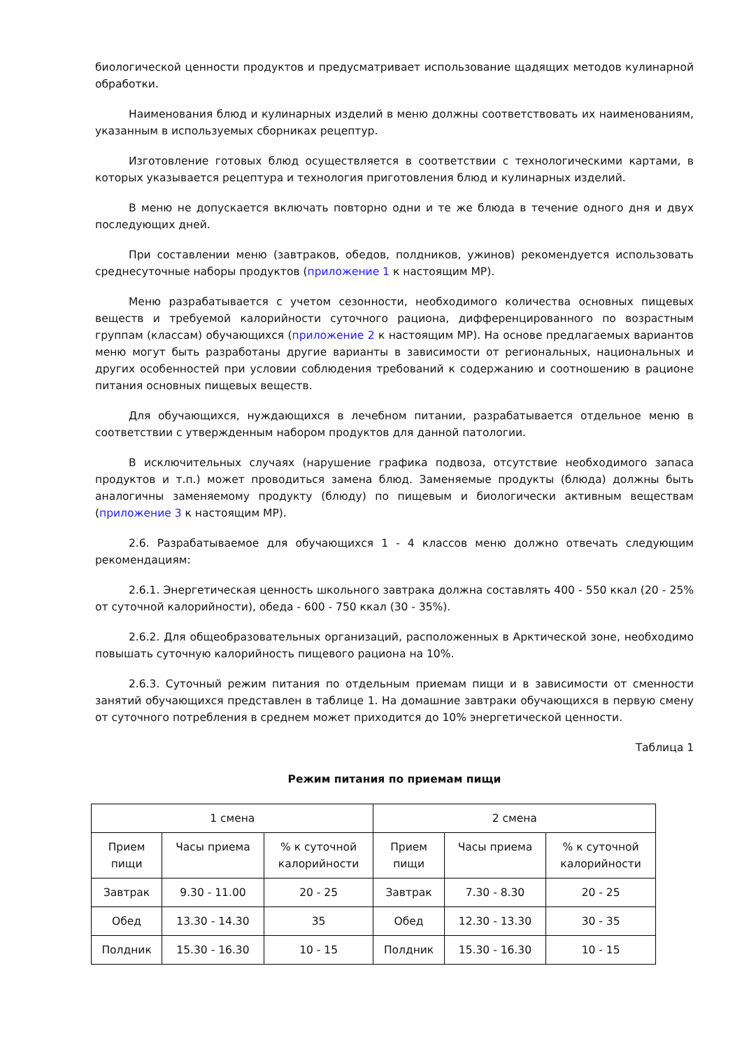биологической ценности продуктов и предусматривает использование щадящих методов кулинарной обработки.
Наименования блюд и кулинарных изделий в меню должны соответствовать их наименованиям, указанным в используемых сборниках рецептур.
Изготовление готовых блюд осуществляется в соответствии с технологическими картами, в которых указывается рецептура и технология приготовления блюд и кулинарных изделий.
В меню не допускается включать повторно одни и те же блюда в течение одного дня и двух последующих дней.
При составлении меню (завтраков, обедов, полдников, ужинов) рекомендуется использовать среднесуточные наборы продуктов (приложение 1 к настоящим МР).
Меню разрабатывается с учетом сезонности, необходимого количества основных пищевых веществ и требуемой калорийности суточного рациона, дифференцированного по возрастным группам (классам) обучающихся (приложение 2 к настоящим МР). На основе предлагаемых вариантов меню могут быть разработаны другие варианты в зависимости от региональных, национальных и других особенностей при условии соблюдения требований к содержанию и соотношению в рационе питания основных пищевых веществ.
Для обучающихся, нуждающихся в лечебном питании, разрабатывается отдельное меню в соответствии с утвержденным набором продуктов для данной патологии.
В исключительных случаях (нарушение графика подвоза, отсутствие необходимого запаса продуктов и т.п.) может проводиться замена блюд. Заменяемые продукты (блюда) должны быть аналогичны заменяемому продукту (блюду) по пищевым и биологически активным веществам (приложение 3 к настоящим МР).
2.6. Разрабатываемое для обучающихся 1 - 4 классов меню должно отвечать следующим рекомендациям:
2.6.1. Энергетическая ценность школьного завтрака должна составлять 400 - 550 ккал (20 - 25% от суточной калорийности), обеда - 600 - 750 ккал (30 - 35%).
2.6.2. Для общеобразовательных организаций, расположенных в Арктической зоне, необходимо повышать суточную калорийность пищевого рациона на 10%.
2.6.3. Суточный режим питания по отдельным приемам пищи и в зависимости от сменности занятий обучающихся представлен в таблице 1. На домашние завтраки обучающихся в первую смену от суточного потребления в среднем может приходится до 10% энергетической ценности.
Таблица 1
Режим питания по приемам пищи
| 1 смена | | | 2 смена | | |
| Прием пищи | Часы приема | % к суточной калорийности | Прием пищи | Часы приема | % к суточной калорийности |
| Завтрак | 9.30 - 11.00 | 20 - 25 | Завтрак | 7.30 - 8.30 | 20 - 25 |
| Обед | 13.30 - 14.30 | 35 | Обед | 12.30 - 13.30 | 30 - 35 |
| Полдник | 15.30 - 16.30 | 10 - 15 | Полдник | 15.30 - 16.30 | 10 - 15 |